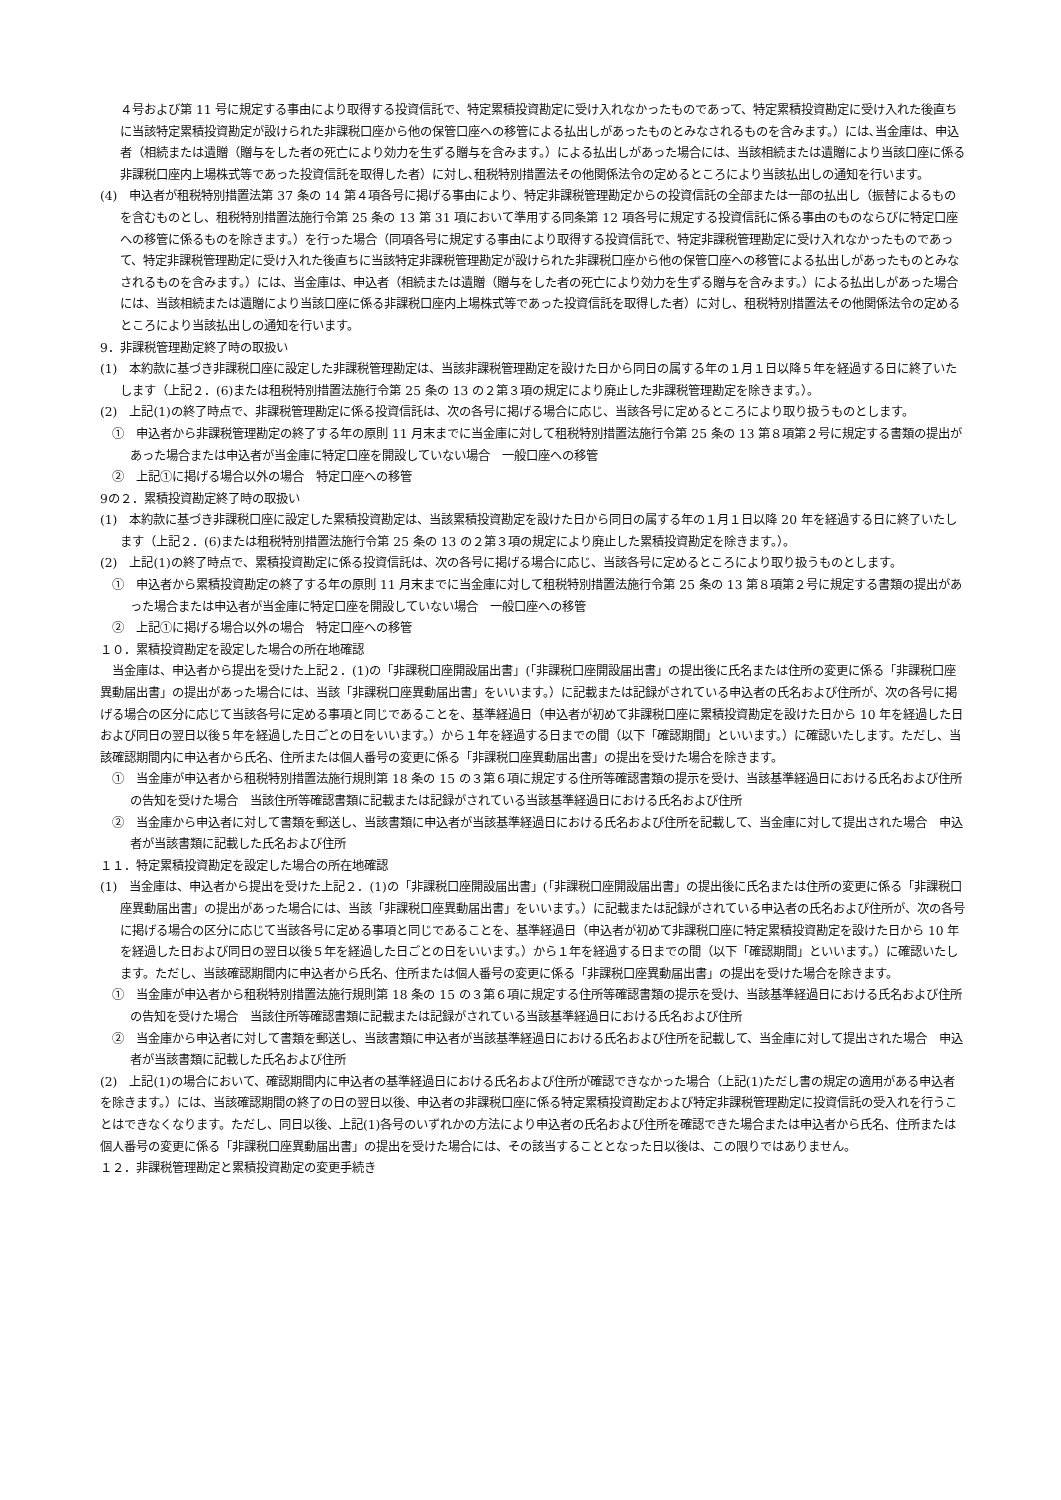４号および第 11 号に規定する事由により取得する投資信託で、特定累積投資勘定に受け入れなかったものであって、特定累積投資勘定に受け入れた後直ちに当該特定累積投資勘定が設けられた非課税口座から他の保管口座への移管による払出しがあったものとみなされるものを含みます。）には､当金庫は、申込者（相続または遺贈（贈与をした者の死亡により効力を生ずる贈与を含みます。）による払出しがあった場合には、当該相続または遺贈により当該口座に係る非課税口座内上場株式等であった投資信託を取得した者）に対し､租税特別措置法その他関係法令の定めるところにより当該払出しの通知を行います。
(4)　申込者が租税特別措置法第 37 条の 14 第４項各号に掲げる事由により、特定非課税管理勘定からの投資信託の全部または一部の払出し（振替によるものを含むものとし、租税特別措置法施行令第 25 条の 13 第 31 項において準用する同条第 12 項各号に規定する投資信託に係る事由のものならびに特定口座への移管に係るものを除きます。）を行った場合（同項各号に規定する事由により取得する投資信託で、特定非課税管理勘定に受け入れなかったものであって、特定非課税管理勘定に受け入れた後直ちに当該特定非課税管理勘定が設けられた非課税口座から他の保管口座への移管による払出しがあったものとみなされるものを含みます。）には、当金庫は、申込者（相続または遺贈（贈与をした者の死亡により効力を生ずる贈与を含みます。）による払出しがあった場合には、当該相続または遺贈により当該口座に係る非課税口座内上場株式等であった投資信託を取得した者）に対し、租税特別措置法その他関係法令の定めるところにより当該払出しの通知を行います。
9．非課税管理勘定終了時の取扱い
(1)　本約款に基づき非課税口座に設定した非課税管理勘定は、当該非課税管理勘定を設けた日から同日の属する年の１月１日以降５年を経過する日に終了いたします（上記２．(6)または租税特別措置法施行令第 25 条の 13 の２第３項の規定により廃止した非課税管理勘定を除きます。）。
(2)　上記(1)の終了時点で、非課税管理勘定に係る投資信託は、次の各号に掲げる場合に応じ、当該各号に定めるところにより取り扱うものとします。
①　申込者から非課税管理勘定の終了する年の原則 11 月末までに当金庫に対して租税特別措置法施行令第 25 条の 13 第８項第２号に規定する書類の提出があった場合または申込者が当金庫に特定口座を開設していない場合　一般口座への移管
②　上記①に掲げる場合以外の場合　特定口座への移管
9の２．累積投資勘定終了時の取扱い
(1)　本約款に基づき非課税口座に設定した累積投資勘定は、当該累積投資勘定を設けた日から同日の属する年の１月１日以降 20 年を経過する日に終了いたします（上記２．(6)または租税特別措置法施行令第 25 条の 13 の２第３項の規定により廃止した累積投資勘定を除きます。）。
(2)　上記(1)の終了時点で、累積投資勘定に係る投資信託は、次の各号に掲げる場合に応じ、当該各号に定めるところにより取り扱うものとします。
①　申込者から累積投資勘定の終了する年の原則 11 月末までに当金庫に対して租税特別措置法施行令第 25 条の 13 第８項第２号に規定する書類の提出があった場合または申込者が当金庫に特定口座を開設していない場合　一般口座への移管
②　上記①に掲げる場合以外の場合　特定口座への移管
１０．累積投資勘定を設定した場合の所在地確認
当金庫は、申込者から提出を受けた上記２．(1)の「非課税口座開設届出書」(「非課税口座開設届出書」の提出後に氏名または住所の変更に係る「非課税口座異動届出書」の提出があった場合には、当該「非課税口座異動届出書」をいいます。）に記載または記録がされている申込者の氏名および住所が、次の各号に掲げる場合の区分に応じて当該各号に定める事項と同じであることを、基準経過日（申込者が初めて非課税口座に累積投資勘定を設けた日から 10 年を経過した日および同日の翌日以後５年を経過した日ごとの日をいいます。）から１年を経過する日までの間（以下「確認期間」といいます。）に確認いたします。ただし、当該確認期間内に申込者から氏名、住所または個人番号の変更に係る「非課税口座異動届出書」の提出を受けた場合を除きます。
①　当金庫が申込者から租税特別措置法施行規則第 18 条の 15 の３第６項に規定する住所等確認書類の提示を受け、当該基準経過日における氏名および住所の告知を受けた場合　当該住所等確認書類に記載または記録がされている当該基準経過日における氏名および住所
②　当金庫から申込者に対して書類を郵送し、当該書類に申込者が当該基準経過日における氏名および住所を記載して、当金庫に対して提出された場合　申込者が当該書類に記載した氏名および住所
１１．特定累積投資勘定を設定した場合の所在地確認
(1)　当金庫は、申込者から提出を受けた上記２．(1)の「非課税口座開設届出書」(「非課税口座開設届出書」の提出後に氏名または住所の変更に係る「非課税口座異動届出書」の提出があった場合には、当該「非課税口座異動届出書」をいいます。）に記載または記録がされている申込者の氏名および住所が、次の各号に掲げる場合の区分に応じて当該各号に定める事項と同じであることを、基準経過日（申込者が初めて非課税口座に特定累積投資勘定を設けた日から 10 年を経過した日および同日の翌日以後５年を経過した日ごとの日をいいます。）から１年を経過する日までの間（以下「確認期間」といいます。）に確認いたします。ただし、当該確認期間内に申込者から氏名、住所または個人番号の変更に係る「非課税口座異動届出書」の提出を受けた場合を除きます。
①　当金庫が申込者から租税特別措置法施行規則第 18 条の 15 の３第６項に規定する住所等確認書類の提示を受け、当該基準経過日における氏名および住所の告知を受けた場合　当該住所等確認書類に記載または記録がされている当該基準経過日における氏名および住所
②　当金庫から申込者に対して書類を郵送し、当該書類に申込者が当該基準経過日における氏名および住所を記載して、当金庫に対して提出された場合　申込者が当該書類に記載した氏名および住所
(2)　上記(1)の場合において、確認期間内に申込者の基準経過日における氏名および住所が確認できなかった場合（上記(1)ただし書の規定の適用がある申込者を除きます。）には、当該確認期間の終了の日の翌日以後、申込者の非課税口座に係る特定累積投資勘定および特定非課税管理勘定に投資信託の受入れを行うことはできなくなります。ただし、同日以後、上記(1)各号のいずれかの方法により申込者の氏名および住所を確認できた場合または申込者から氏名、住所または個人番号の変更に係る「非課税口座異動届出書」の提出を受けた場合には、その該当することとなった日以後は、この限りではありません。
１２．非課税管理勘定と累積投資勘定の変更手続き